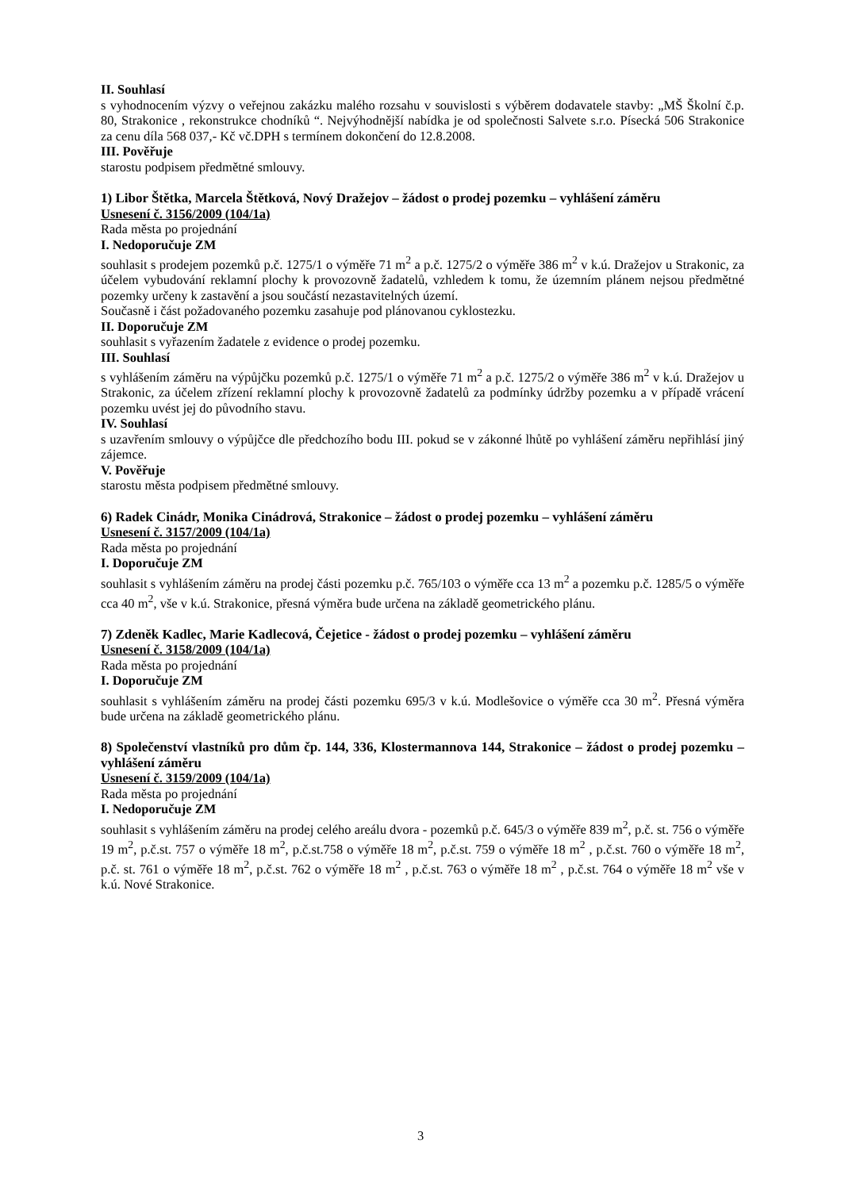II. Souhlasí
s vyhodnocením výzvy o veřejnou zakázku malého rozsahu v souvislosti s výběrem dodavatele stavby: „MŠ Školní č.p. 80, Strakonice , rekonstrukce chodníků “. Nejvýhodnější nabídka je od společnosti Salvete s.r.o. Písecká 506 Strakonice za cenu díla 568 037,- Kč vč.DPH s termínem dokončení do 12.8.2008.
III. Pověřuje
starostu podpisem předmětné smlouvy.
1) Libor Štětka, Marcela Štětková, Nový Dražejov – žádost o prodej pozemku – vyhlášení záměru
Usnesení č. 3156/2009 (104/1a)
Rada města po projednání
I. Nedoporučuje ZM
souhlasit s prodejem pozemků p.č. 1275/1 o výměře 71 m<sup>2</sup> a p.č. 1275/2 o výměře 386 m<sup>2</sup> v k.ú. Dražejov u Strakonic, za účelem vybudování reklamní plochy k provozovně žadatelů, vzhledem k tomu, že územním plánem nejsou předmětné pozemky určeny k zastavění a jsou součástí nezastavitelných území.
Současně i část požadovaného pozemku zasahuje pod plánovanou cyklostezku.
II. Doporučuje ZM
souhlasit s vyřazením žadatele z evidence o prodej pozemku.
III. Souhlasí
s vyhlášením záměru na výpůjčku pozemků p.č. 1275/1 o výměře 71 m<sup>2</sup> a p.č. 1275/2 o výměře 386 m<sup>2</sup> v k.ú. Dražejov u Strakonic, za účelem zřízení reklamní plochy k provozovně žadatelů za podmínky údržby pozemku a v případě vrácení pozemku uvést jej do původního stavu.
IV. Souhlasí
s uzavřením smlouvy o výpůjčce dle předchozího bodu III. pokud se v zákonné lhůtě po vyhlášení záměru nepřihlásí jiný zájemce.
V. Pověřuje
starostu města podpisem předmětné smlouvy.
6) Radek Cinádr, Monika Cinádrová, Strakonice – žádost o prodej pozemku – vyhlášení záměru
Usnesení č. 3157/2009 (104/1a)
Rada města po projednání
I. Doporučuje ZM
souhlasit s vyhlášením záměru na prodej části pozemku p.č. 765/103 o výměře cca 13 m<sup>2</sup> a pozemku p.č. 1285/5 o výměře cca 40 m<sup>2</sup>, vše v k.ú. Strakonice, přesná výměra bude určena na základě geometrického plánu.
7) Zdeněk Kadlec, Marie Kadlecová, Čejetice - žádost o prodej pozemku – vyhlášení záměru
Usnesení č. 3158/2009 (104/1a)
Rada města po projednání
I. Doporučuje ZM
souhlasit s vyhlášením záměru na prodej části pozemku 695/3 v k.ú. Modlešovice o výměře cca 30 m<sup>2</sup>. Přesná výměra bude určena na základě geometrického plánu.
8) Společenství vlastníků pro dům čp. 144, 336, Klostermannova 144, Strakonice – žádost o prodej pozemku – vyhlášení záměru
Usnesení č. 3159/2009 (104/1a)
Rada města po projednání
I. Nedoporučuje ZM
souhlasit s vyhlášením záměru na prodej celého areálu dvora - pozemků p.č. 645/3 o výměře 839 m<sup>2</sup>, p.č. st. 756 o výměře 19 m<sup>2</sup>, p.č.st. 757 o výměře 18 m<sup>2</sup>, p.č.st.758 o výměře 18 m<sup>2</sup>, p.č.st. 759 o výměře 18 m<sup>2</sup> , p.č.st. 760 o výměře 18 m<sup>2</sup>, p.č. st. 761 o výměře 18 m<sup>2</sup>, p.č.st. 762 o výměře 18 m<sup>2</sup> , p.č.st. 763 o výměře 18 m<sup>2</sup> , p.č.st. 764 o výměře 18 m<sup>2</sup> vše v k.ú. Nové Strakonice.
3